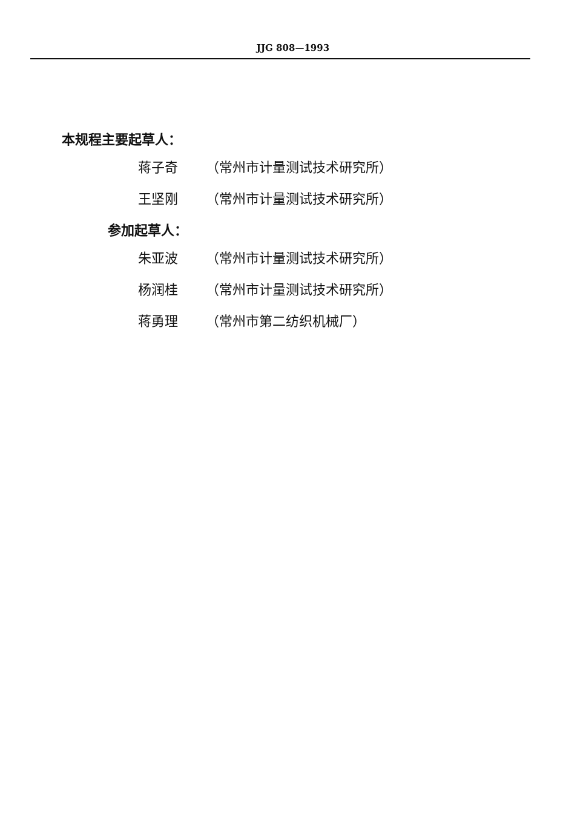JJG 808—1993
本规程主要起草人：
蒋子奇 （常州市计量测试技术研究所）
王坚刚 （常州市计量测试技术研究所）
参加起草人：
朱亚波 （常州市计量测试技术研究所）
杨润桂 （常州市计量测试技术研究所）
蒋勇理 （常州市第二纺织机械厂）